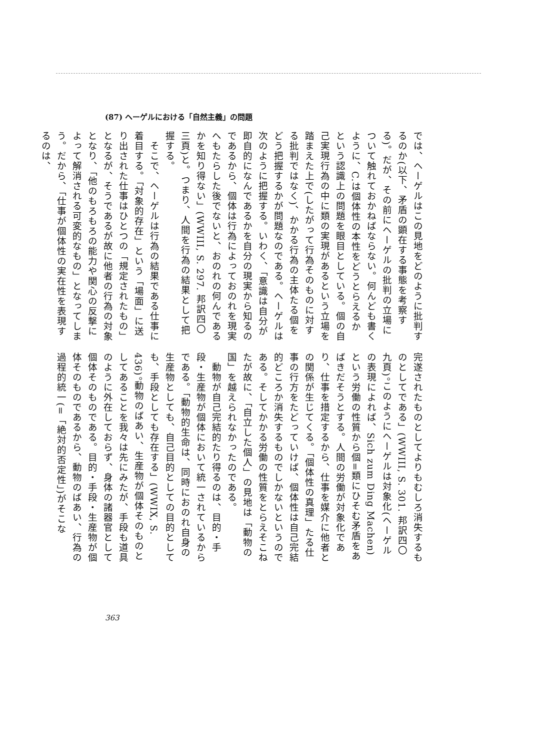(87) ヘーゲルにおける「自然主義」の問題
では、ヘーゲルはこの見地をどのように批判するのか(以下、矛盾の顕在する事態を考察する)。だが、その前にヘーゲルの批判の立場について触れておかねばならない。何んども書くように、C.は個体性の本性をどうとらえるかという認識上の問題を眼目としている。個の自己実現行為の中に類の実現があるという立場を踏まえた上で(したがって行為そのものに対する批判ではなく)、かかる行為の主体たる個をどう把握するかが問題なのである。ヘーゲルは次のように把握する。いわく、「意識は自分が即自的になんであるかを自分の現実から知るのであるから、個体は行為によっておのれを現実へもたらした後でないと、おのれの何んであるかを知り得ない」(WWIII, S. 297. 邦訳四〇三頁)と。つまり、人間を行為の結果として把握する。
　そこで、ヘーゲルは行為の結果である仕事に着目する。「対象的存在」という「場面」に送り出された仕事はひとつの「規定されたもの」となるが、そうであるが故に他者の行為の対象となり、「他のもろもろの能力や関心の反撃によって解消される可変的なもの」となってしまう。だから、「仕事が個体性の実在性を表現するのは、
完遂されたものとしてよりもむしろ消失するものとしてである」(WWIII, S. 301. 邦訳四〇九頁)。このようにヘーゲルは対象化(ヘーゲルの表現によれば、Sich zum Ding Machen)という労働の性質から個=類にひそむ矛盾をあばきだそうとする。人間の労働が対象化であり、仕事を措定するから、仕事を媒介に他者との関係が生じてくる。「個体性の真理」たる仕事の行方をたどっていけば、個体性は自己完結的どころか消失するものでしかないというのである。そしてかかる労働の性質をとらえそこねたが故に、「自立した個人」の見地は「動物の国」を越えられなかったのである。
　動物が自己完結的たり得るのは、目的・手段・生産物が個体において統一されているからである。「動物的生命は、同時におのれ自身の生産物としても、自己目的としての目的としても、手段としても存在する」(WWIX, S. 436)。動物のばあい、生産物が個体そのものとしてあることを我々は先にみたが、手段も道具のように外在しておらず、身体の諸器官として個体そのものである。目的・手段・生産物が個体そのものであるから、動物のばあい、行為の過程的統一(=「絶対的否定性」)がそこな
363